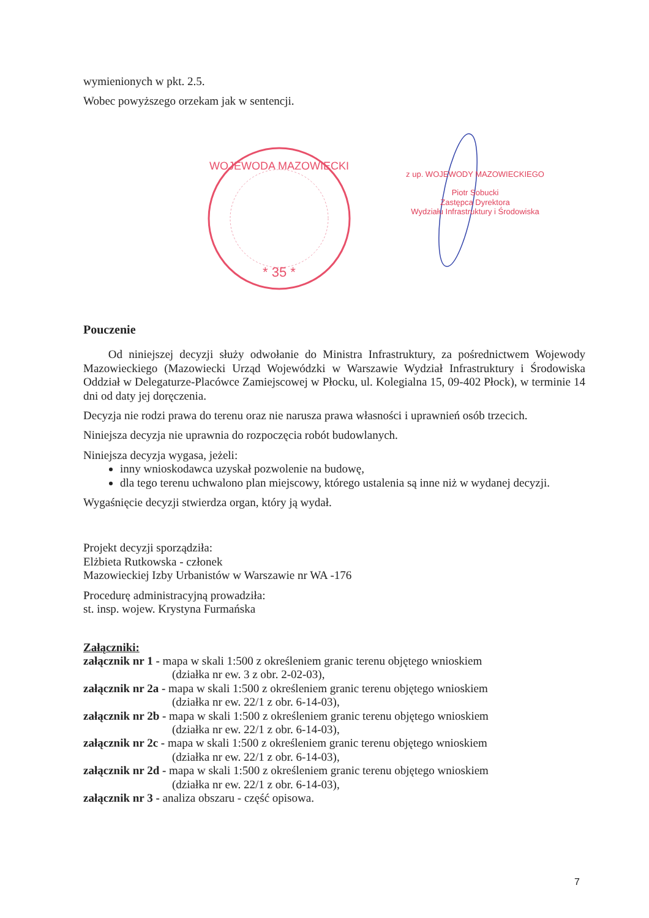wymienionych w pkt. 2.5.
Wobec powyższego orzekam jak w sentencji.
* 35 *
WOJEWODA MAZOWIECKI
z up. WOJEWODY MAZOWIECKIEGO
Piotr Sobucki
Zastępca Dyrektora
Wydziału Infrastruktury i Środowiska
Pouczenie
Od niniejszej decyzji służy odwołanie do Ministra Infrastruktury, za pośrednictwem Wojewody Mazowieckiego (Mazowiecki Urząd Wojewódzki w Warszawie Wydział Infrastruktury i Środowiska Oddział w Delegaturze-Placówce Zamiejscowej w Płocku, ul. Kolegialna 15, 09-402 Płock), w terminie 14 dni od daty jej doręczenia.
Decyzja nie rodzi prawa do terenu oraz nie narusza prawa własności i uprawnień osób trzecich.
Niniejsza decyzja nie uprawnia do rozpoczęcia robót budowlanych.
Niniejsza decyzja wygasa, jeżeli:
inny wnioskodawca uzyskał pozwolenie na budowę,
dla tego terenu uchwalono plan miejscowy, którego ustalenia są inne niż w wydanej decyzji.
Wygaśnięcie decyzji stwierdza organ, który ją wydał.
Projekt decyzji sporządziła:
Elżbieta Rutkowska - członek
Mazowieckiej Izby Urbanistów w Warszawie nr WA -176
Procedurę administracyjną prowadziła:
st. insp. wojew. Krystyna Furmańska
Załączniki:
załącznik nr 1 - mapa w skali 1:500 z określeniem granic terenu objętego wnioskiem
(działka nr ew. 3 z obr. 2-02-03),
załącznik nr 2a - mapa w skali 1:500 z określeniem granic terenu objętego wnioskiem
(działka nr ew. 22/1 z obr. 6-14-03),
załącznik nr 2b - mapa w skali 1:500 z określeniem granic terenu objętego wnioskiem
(działka nr ew. 22/1 z obr. 6-14-03),
załącznik nr 2c - mapa w skali 1:500 z określeniem granic terenu objętego wnioskiem
(działka nr ew. 22/1 z obr. 6-14-03),
załącznik nr 2d - mapa w skali 1:500 z określeniem granic terenu objętego wnioskiem
(działka nr ew. 22/1 z obr. 6-14-03),
załącznik nr 3 - analiza obszaru - część opisowa.
7